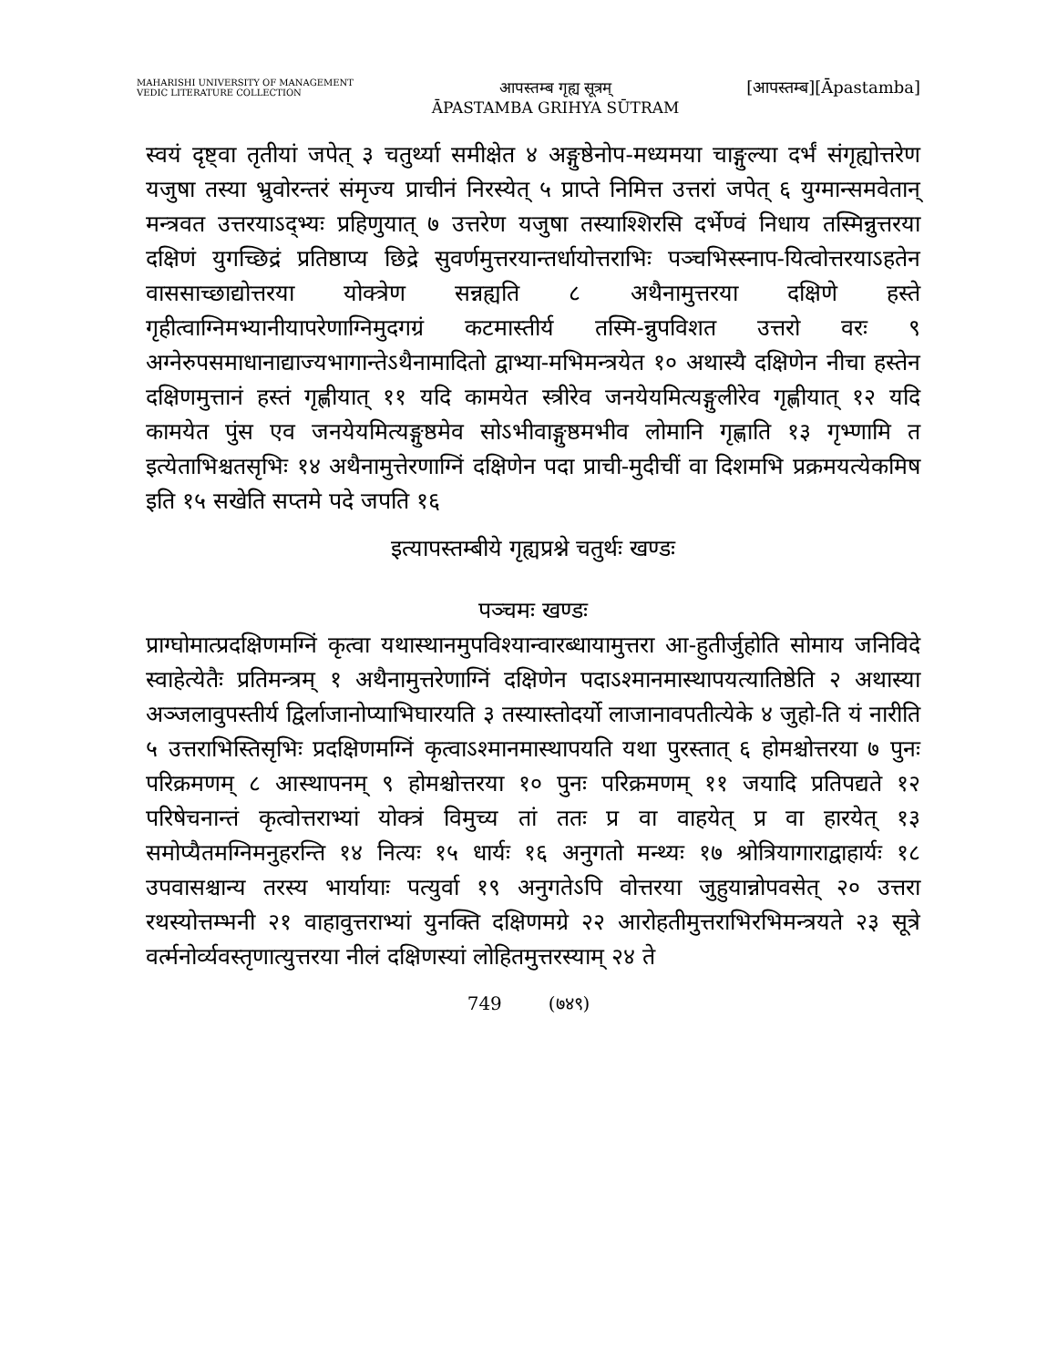MAHARISHI UNIVERSITY OF MANAGEMENT
VEDIC LITERATURE COLLECTION
आपस्तम्ब गृह्य सूत्रम्
ĀPASTAMBA GRIHYA SŪTRAM
[आपस्तम्ब][Āpastamba]
स्वयं दृष्ट्वा तृतीयां जपेत् ३ चतुर्थ्या समीक्षेत ४ अङ्गुष्ठेनोप-मध्यमया चाङ्गुल्या दर्भं संगृह्योत्तरेण यजुषा तस्या भ्रुवोरन्तरं संमृज्य प्राचीनं निरस्येत् ५ प्राप्ते निमित्त उत्तरां जपेत् ६ युग्मान्समवेतान् मन्त्रवत उत्तरयाऽद्भ्यः प्रहिणुयात् ७ उत्तरेण यजुषा तस्याश्शिरसि दर्भेण्वं निधाय तस्मिन्नुत्तरया दक्षिणं युगच्छिद्रं प्रतिष्ठाप्य छिद्रे सुवर्णमुत्तरयान्तर्धायोत्तराभिः पञ्चभिस्स्नाप-यित्वोत्तरयाऽहतेन वाससाच्छाद्योत्तरया योक्त्रेण सन्नह्यति ८ अथैनामुत्तरया दक्षिणे हस्ते गृहीत्वाग्निमभ्यानीयापरेणाग्निमुदगग्रं कटमास्तीर्य तस्मि-न्नुपविशत उत्तरो वरः ९ अग्नेरुपसमाधानाद्याज्यभागान्तेऽथैनामादितो द्वाभ्या-मभिमन्त्रयेत १० अथास्यै दक्षिणेन नीचा हस्तेन दक्षिणमुत्तानं हस्तं गृह्णीयात् ११ यदि कामयेत स्त्रीरेव जनयेयमित्यङ्गुलीरेव गृह्णीयात् १२ यदि कामयेत पुंस एव जनयेयमित्यङ्गुष्ठमेव सोऽभीवाङ्गुष्ठमभीव लोमानि गृह्णाति १३ गृभ्णामि त इत्येताभिश्चतसृभिः १४ अथैनामुत्तेरणाग्निं दक्षिणेन पदा प्राची-मुदीचीं वा दिशमभि प्रक्रमयत्येकमिष इति १५ सखेति सप्तमे पदे जपति १६
इत्यापस्तम्बीये गृह्यप्रश्ने चतुर्थः खण्डः
पञ्चमः खण्डः
प्राग्घोमात्प्रदक्षिणमग्निं कृत्वा यथास्थानमुपविश्यान्वारब्धायामुत्तरा आ-हुतीर्जुहोति सोमाय जनिविदे स्वाहेत्येतैः प्रतिमन्त्रम् १ अथैनामुत्तरेणाग्निं दक्षिणेन पदाऽश्मानमास्थापयत्यातिष्ठेति २ अथास्या अञ्जलावुपस्तीर्य द्विर्लाजानोप्याभिघारयति ३ तस्यास्तोदर्यो लाजानावपतीत्येके ४ जुहो-ति यं नारीति ५ उत्तराभिस्तिसृभिः प्रदक्षिणमग्निं कृत्वाऽश्मानमास्थापयति यथा पुरस्तात् ६ होमश्चोत्तरया ७ पुनः परिक्रमणम् ८ आस्थापनम् ९ होमश्चोत्तरया १० पुनः परिक्रमणम् ११ जयादि प्रतिपद्यते १२ परिषेचनान्तं कृत्वोत्तराभ्यां योक्त्रं विमुच्य तां ततः प्र वा वाहयेत् प्र वा हारयेत् १३ समोप्यैतमग्निमनुहरन्ति १४ नित्यः १५ धार्यः १६ अनुगतो मन्थ्यः १७ श्रोत्रियागाराद्वाहार्यः १८ उपवासश्चान्य तरस्य भार्यायाः पत्युर्वा १९ अनुगतेऽपि वोत्तरया जुहुयान्नोपवसेत् २० उत्तरा रथस्योत्तम्भनी २१ वाहावुत्तराभ्यां युनक्ति दक्षिणमग्रे २२ आरोहतीमुत्तराभिरभिमन्त्रयते २३ सूत्रे वर्त्मनोर्व्यवस्तृणात्युत्तरया नीलं दक्षिणस्यां लोहितमुत्तरस्याम् २४ ते
749 (७४९)